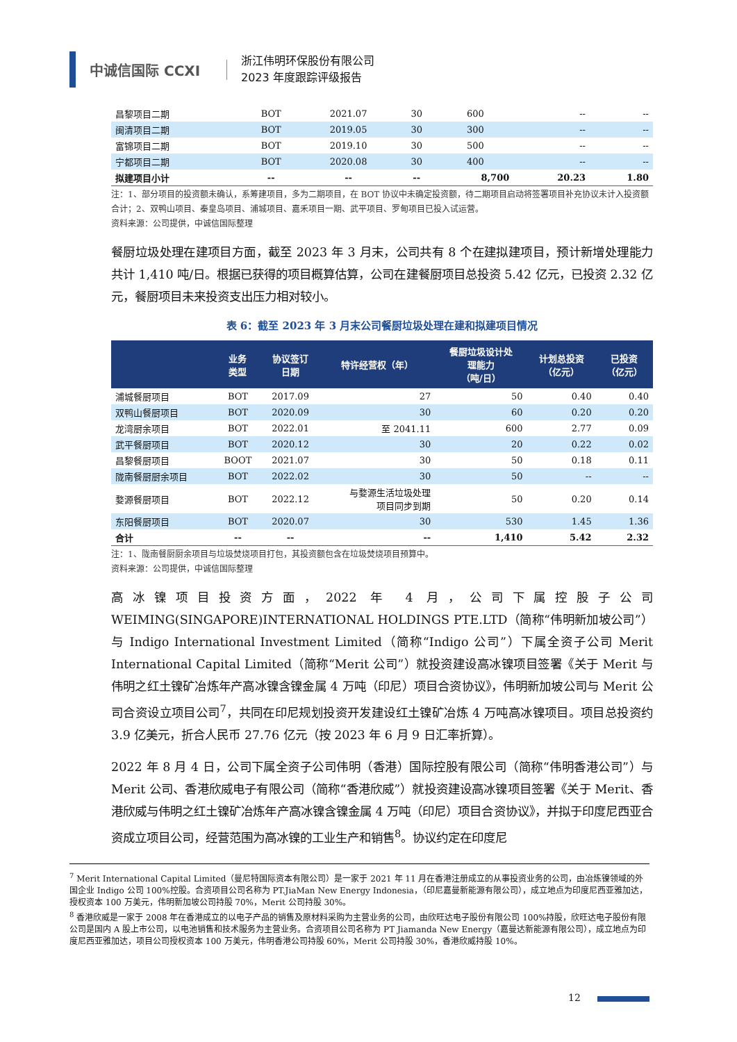中诚信国际 CCXI
浙江伟明环保股份有限公司
2023 年度跟踪评级报告
| 昌黎项目二期 | BOT | 2021.07 | 30 | 600 | -- | -- |
| 闽清项目二期 | BOT | 2019.05 | 30 | 300 | -- | -- |
| 富锦项目二期 | BOT | 2019.10 | 30 | 500 | -- | -- |
| 宁都项目二期 | BOT | 2020.08 | 30 | 400 | -- | -- |
| 拟建项目小计 | -- | -- | -- | 8,700 | 20.23 | 1.80 |
注：1、部分项目的投资额未确认，系筹建项目，多为二期项目，在 BOT 协议中未确定投资额，待二期项目启动将签署项目补充协议未计入投资额合计；2、双鸭山项目、秦皇岛项目、浦城项目、嘉禾项目一期、武平项目、罗甸项目已投入试运营。
资料来源：公司提供，中诚信国际整理
餐厨垃圾处理在建项目方面，截至 2023 年 3 月末，公司共有 8 个在建拟建项目，预计新增处理能力共计 1,410 吨/日。根据已获得的项目概算估算，公司在建餐厨项目总投资 5.42 亿元，已投资 2.32 亿元，餐厨项目未来投资支出压力相对较小。
表 6：截至 2023 年 3 月末公司餐厨垃圾处理在建和拟建项目情况
| | 业务 类型 | 协议签订 日期 | 特许经营权（年） | 餐厨垃圾设计处 理能力 （吨/日） | 计划总投资 （亿元） | 已投资 （亿元） |
| --- | --- | --- | --- | --- | --- | --- |
| 浦城餐厨项目 | BOT | 2017.09 | 27 | 50 | 0.40 | 0.40 |
| 双鸭山餐厨项目 | BOT | 2020.09 | 30 | 60 | 0.20 | 0.20 |
| 龙湾厨余项目 | BOT | 2022.01 | 至 2041.11 | 600 | 2.77 | 0.09 |
| 武平餐厨项目 | BOT | 2020.12 | 30 | 20 | 0.22 | 0.02 |
| 昌黎餐厨项目 | BOOT | 2021.07 | 30 | 50 | 0.18 | 0.11 |
| 陇南餐厨厨余项目 | BOT | 2022.02 | 30 | 50 | -- | -- |
| 婺源餐厨项目 | BOT | 2022.12 | 与婺源生活垃圾处理 项目同步到期 | 50 | 0.20 | 0.14 |
| 东阳餐厨项目 | BOT | 2020.07 | 30 | 530 | 1.45 | 1.36 |
| 合计 | -- | -- | -- | 1,410 | 5.42 | 2.32 |
注：1、陇南餐厨厨余项目与垃圾焚烧项目打包，其投资额包含在垃圾焚烧项目预算中。
资料来源：公司提供，中诚信国际整理
高冰镍项目投资方面，2022 年 4 月，公司下属控股子公司 WEIMING(SINGAPORE)INTERNATIONAL HOLDINGS PTE.LTD（简称“伟明新加坡公司”）与 Indigo International Investment Limited（简称“Indigo 公司”）下属全资子公司 Merit International Capital Limited（简称“Merit 公司”）就投资建设高冰镍项目签署《关于 Merit 与伟明之红土镍矿冶炼年产高冰镍含镍金属 4 万吨（印尼）项目合资协议》，伟明新加坡公司与 Merit 公司合资设立项目公司<sup>7</sup>，共同在印尼规划投资开发建设红土镍矿冶炼 4 万吨高冰镍项目。项目总投资约 3.9 亿美元，折合人民币 27.76 亿元（按 2023 年 6 月 9 日汇率折算）。
2022 年 8 月 4 日，公司下属全资子公司伟明（香港）国际控股有限公司（简称“伟明香港公司”）与 Merit 公司、香港欣威电子有限公司（简称“香港欣威”）就投资建设高冰镍项目签署《关于 Merit、香港欣威与伟明之红土镍矿冶炼年产高冰镍含镍金属 4 万吨（印尼）项目合资协议》，并拟于印度尼西亚合资成立项目公司，经营范围为高冰镍的工业生产和销售<sup>8</sup>。协议约定在印度尼
<sup>7</sup> Merit International Capital Limited（曼尼特国际资本有限公司）是一家于 2021 年 11 月在香港注册成立的从事投资业务的公司，由冶炼镍领域的外国企业 Indigo 公司 100%控股。合资项目公司名称为 PT.JiaMan New Energy Indonesia，（印尼嘉曼新能源有限公司），成立地点为印度尼西亚雅加达，授权资本 100 万美元，伟明新加坡公司持股 70%，Merit 公司持股 30%。
<sup>8</sup> 香港欣威是一家于 2008 年在香港成立的以电子产品的销售及原材料采购为主营业务的公司，由欣旺达电子股份有限公司 100%持股，欣旺达电子股份有限公司是国内 A 股上市公司，以电池销售和技术服务为主营业务。合资项目公司名称为 PT Jiamanda New Energy（嘉曼达新能源有限公司），成立地点为印度尼西亚雅加达，项目公司授权资本 100 万美元，伟明香港公司持股 60%，Merit 公司持股 30%，香港欣威持股 10%。
12